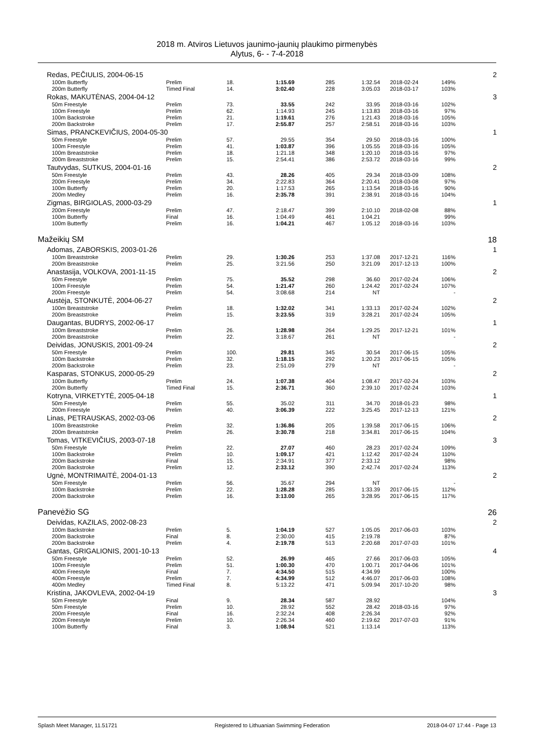2018 m. Atviros Lietuvos jaunimo-jaunių plaukimo pirmenybės
Alytus, 6- - 7-4-2018
| Redas, PEČIULIS, 2004-06-15 | | | | | | | | 2 |
| 100m Butterfly | Prelim | 18. | 1:15.69 | 285 | 1:32.54 | 2018-02-24 | 149% | |
| 200m Butterfly | Timed Final | 14. | 3:02.40 | 228 | 3:05.03 | 2018-03-17 | 103% | |
| Rokas, MAKUTĖNAS, 2004-04-12 | | | | | | | | 3 |
| 50m Freestyle | Prelim | 73. | 33.55 | 242 | 33.95 | 2018-03-16 | 102% | |
| 100m Freestyle | Prelim | 62. | 1:14.93 | 245 | 1:13.83 | 2018-03-16 | 97% | |
| 100m Backstroke | Prelim | 21. | 1:19.61 | 276 | 1:21.43 | 2018-03-16 | 105% | |
| 200m Backstroke | Prelim | 17. | 2:55.87 | 257 | 2:58.51 | 2018-03-16 | 103% | |
| Simas, PRANCKEVIČIUS, 2004-05-30 | | | | | | | | 1 |
| 50m Freestyle | Prelim | 57. | 29.55 | 354 | 29.50 | 2018-03-16 | 100% | |
| 100m Freestyle | Prelim | 41. | 1:03.87 | 396 | 1:05.55 | 2018-03-16 | 105% | |
| 100m Breaststroke | Prelim | 18. | 1:21.18 | 348 | 1:20.10 | 2018-03-16 | 97% | |
| 200m Breaststroke | Prelim | 15. | 2:54.41 | 386 | 2:53.72 | 2018-03-16 | 99% | |
| Tautvydas, SUTKUS, 2004-01-16 | | | | | | | | 2 |
| 50m Freestyle | Prelim | 43. | 28.26 | 405 | 29.34 | 2018-03-09 | 108% | |
| 200m Freestyle | Prelim | 34. | 2:22.83 | 364 | 2:20.41 | 2018-03-08 | 97% | |
| 100m Butterfly | Prelim | 20. | 1:17.53 | 265 | 1:13.54 | 2018-03-16 | 90% | |
| 200m Medley | Prelim | 16. | 2:35.78 | 391 | 2:38.91 | 2018-03-16 | 104% | |
| Zigmas, BIRGIOLAS, 2000-03-29 | | | | | | | | 1 |
| 200m Freestyle | Prelim | 47. | 2:18.47 | 399 | 2:10.10 | 2018-02-08 | 88% | |
| 100m Butterfly | Final | 16. | 1:04.49 | 461 | 1:04.21 | | 99% | |
| 100m Butterfly | Prelim | 16. | 1:04.21 | 467 | 1:05.12 | 2018-03-16 | 103% | |
| Mažeikių SM | | | | | | | | 18 |
| Adomas, ZABORSKIS, 2003-01-26 | | | | | | | | 1 |
| 100m Breaststroke | Prelim | 29. | 1:30.26 | 253 | 1:37.08 | 2017-12-21 | 116% | |
| 200m Breaststroke | Prelim | 25. | 3:21.56 | 250 | 3:21.09 | 2017-12-13 | 100% | |
| Anastasija, VOLKOVA, 2001-11-15 | | | | | | | | 2 |
| 50m Freestyle | Prelim | 75. | 35.52 | 298 | 36.60 | 2017-02-24 | 106% | |
| 100m Freestyle | Prelim | 54. | 1:21.47 | 260 | 1:24.42 | 2017-02-24 | 107% | |
| 200m Freestyle | Prelim | 54. | 3:08.68 | 214 | NT | | - | |
| Austėja, STONKUTĖ, 2004-06-27 | | | | | | | | 2 |
| 100m Breaststroke | Prelim | 18. | 1:32.02 | 341 | 1:33.13 | 2017-02-24 | 102% | |
| 200m Breaststroke | Prelim | 15. | 3:23.55 | 319 | 3:28.21 | 2017-02-24 | 105% | |
| Daugantas, BUDRYS, 2002-06-17 | | | | | | | | 1 |
| 100m Breaststroke | Prelim | 26. | 1:28.98 | 264 | 1:29.25 | 2017-12-21 | 101% | |
| 200m Breaststroke | Prelim | 22. | 3:18.67 | 261 | NT | | - | |
| Deividas, JONUSKIS, 2001-09-24 | | | | | | | | 2 |
| 50m Freestyle | Prelim | 100. | 29.81 | 345 | 30.54 | 2017-06-15 | 105% | |
| 100m Backstroke | Prelim | 32. | 1:18.15 | 292 | 1:20.23 | 2017-06-15 | 105% | |
| 200m Backstroke | Prelim | 23. | 2:51.09 | 279 | NT | | - | |
| Kasparas, STONKUS, 2000-05-29 | | | | | | | | 2 |
| 100m Butterfly | Prelim | 24. | 1:07.38 | 404 | 1:08.47 | 2017-02-24 | 103% | |
| 200m Butterfly | Timed Final | 15. | 2:36.71 | 360 | 2:39.10 | 2017-02-24 | 103% | |
| Kotryna, VIRKETYTĖ, 2005-04-18 | | | | | | | | 1 |
| 50m Freestyle | Prelim | 55. | 35.02 | 311 | 34.70 | 2018-01-23 | 98% | |
| 200m Freestyle | Prelim | 40. | 3:06.39 | 222 | 3:25.45 | 2017-12-13 | 121% | |
| Linas, PETRAUSKAS, 2002-03-06 | | | | | | | | 2 |
| 100m Breaststroke | Prelim | 32. | 1:36.86 | 205 | 1:39.58 | 2017-06-15 | 106% | |
| 200m Breaststroke | Prelim | 26. | 3:30.78 | 218 | 3:34.81 | 2017-06-15 | 104% | |
| Tomas, VITKEVIČIUS, 2003-07-18 | | | | | | | | 3 |
| 50m Freestyle | Prelim | 22. | 27.07 | 460 | 28.23 | 2017-02-24 | 109% | |
| 100m Backstroke | Prelim | 10. | 1:09.17 | 421 | 1:12.42 | 2017-02-24 | 110% | |
| 200m Backstroke | Final | 15. | 2:34.91 | 377 | 2:33.12 | | 98% | |
| 200m Backstroke | Prelim | 12. | 2:33.12 | 390 | 2:42.74 | 2017-02-24 | 113% | |
| Ugnė, MONTRIMAITĖ, 2004-01-13 | | | | | | | | 2 |
| 50m Freestyle | Prelim | 56. | 35.67 | 294 | NT | | - | |
| 100m Backstroke | Prelim | 22. | 1:28.28 | 285 | 1:33.39 | 2017-06-15 | 112% | |
| 200m Backstroke | Prelim | 16. | 3:13.00 | 265 | 3:28.95 | 2017-06-15 | 117% | |
| Panevėžio SG | | | | | | | | 26 |
| Deividas, KAZILAS, 2002-08-23 | | | | | | | | 2 |
| 100m Backstroke | Prelim | 5. | 1:04.19 | 527 | 1:05.05 | 2017-06-03 | 103% | |
| 200m Backstroke | Final | 8. | 2:30.00 | 415 | 2:19.78 | | 87% | |
| 200m Backstroke | Prelim | 4. | 2:19.78 | 513 | 2:20.68 | 2017-07-03 | 101% | |
| Gantas, GRIGALIONIS, 2001-10-13 | | | | | | | | 4 |
| 50m Freestyle | Prelim | 52. | 26.99 | 465 | 27.66 | 2017-06-03 | 105% | |
| 100m Freestyle | Prelim | 51. | 1:00.30 | 470 | 1:00.71 | 2017-04-06 | 101% | |
| 400m Freestyle | Final | 7. | 4:34.50 | 515 | 4:34.99 | | 100% | |
| 400m Freestyle | Prelim | 7. | 4:34.99 | 512 | 4:46.07 | 2017-06-03 | 108% | |
| 400m Medley | Timed Final | 8. | 5:13.22 | 471 | 5:09.94 | 2017-10-20 | 98% | |
| Kristina, JAKOVLEVA, 2002-04-19 | | | | | | | | 3 |
| 50m Freestyle | Final | 9. | 28.34 | 587 | 28.92 | | 104% | |
| 50m Freestyle | Prelim | 10. | 28.92 | 552 | 28.42 | 2018-03-16 | 97% | |
| 200m Freestyle | Final | 16. | 2:32.24 | 408 | 2:26.34 | | 92% | |
| 200m Freestyle | Prelim | 10. | 2:26.34 | 460 | 2:19.62 | 2017-07-03 | 91% | |
| 100m Butterfly | Final | 3. | 1:08.94 | 521 | 1:13.14 | | 113% | |
Splash Meet Manager, 11.51721 Registered to Lithuanian Swimming Federation 2018-04-07 17:44 - Page 13